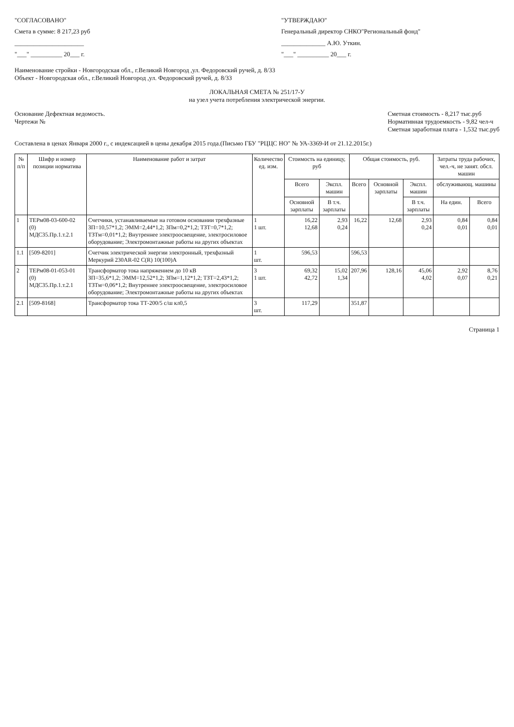"СОГЛАСОВАНО"
Смета в сумме: 8 217,23 руб
______________________
"___" __________ 20___ г.
"УТВЕРЖДАЮ"
Генеральный директор СНКО"Региональный фонд"
______________ А.Ю. Уткин.
"___" __________ 20___ г.
Наименование стройки - Новгородская обл., г.Великий Новгород ,ул. Федоровский ручей, д. 8/33
Объект - Новгородская обл., г.Великий Новгород ,ул. Федоровский ручей, д. 8/33
ЛОКАЛЬНАЯ СМЕТА № 251/17-У
на узел учета потребления электрической энергии.
Основание Дефектная ведомость.
Чертежи №
Сметная стоимость - 8,217 тыс.руб
Нормативная трудоемкость - 9,82 чел-ч
Сметная заработная плата - 1,532 тыс.руб
Составлена в ценах Января 2000 г., с индексацией в цены декабря 2015 года.(Письмо ГБУ "РЦЦС НО" № УА-3369-И от 21.12.2015г.)
| № п/п | Шифр и номер позиции норматива | Наименование работ и затрат | Количество ед. изм. | Стоимость на единицу, руб | | Общая стоимость, руб. | | | Затраты труда рабочих, чел.-ч, не занят. обсл. машин | |
| --- | --- | --- | --- | --- | --- | --- | --- | --- | --- | --- |
| | | | | Всего | Экспл. машин | Всего | Основной зарплаты | Экспл. машин | обслуживающ. машины | |
| | | | | Основной зарплаты | В т.ч. зарплаты | | | В т.ч. зарплаты | На един. | Всего |
| 1 | ТЕРм08-03-600-02 (0) МДС35.Пр.1.т.2.1 | Счетчики, устанавливаемые на готовом основании трехфазные ЗП=10,57*1,2; ЭММ=2,44*1,2; ЗПм=0,2*1,2; ТЗТ=0,7*1,2; ТЗТм=0,01*1,2; Внутреннее электроосвещение, электросиловое оборудование; Электромонтажные работы на других объектах | 1 1 шт. | 16,22 12,68 | 2,93 0,24 | 16,22 | 12,68 | 2,93 0,24 | 0,84 0,01 | 0,84 0,01 |
| 1.1 | [509-8201] | Счетчик электрической энергии электронный, трехфазный Меркурий 230AR-02 C(R) 10(100)A | 1 шт. | 596,53 | | 596,53 | | | | |
| 2 | ТЕРм08-01-053-01 (0) МДС35.Пр.1.т.2.1 | Трансформатор тока напряжением до 10 кВ ЗП=35,6*1,2; ЭММ=12,52*1,2; ЗПм=1,12*1,2; ТЗТ=2,43*1,2; ТЗТм=0,06*1,2; Внутреннее электроосвещение, электросиловое оборудование; Электромонтажные работы на других объектах | 3 1 шт. | 69,32 42,72 | 15,02 1,34 | 207,96 | 128,16 | 45,06 4,02 | 2,92 0,07 | 8,76 0,21 |
| 2.1 | [509-8168] | Трансформатор тока ТТ-200/5 с/ш кл0,5 | 3 шт. | 117,29 | | 351,87 | | | | |
Страница 1